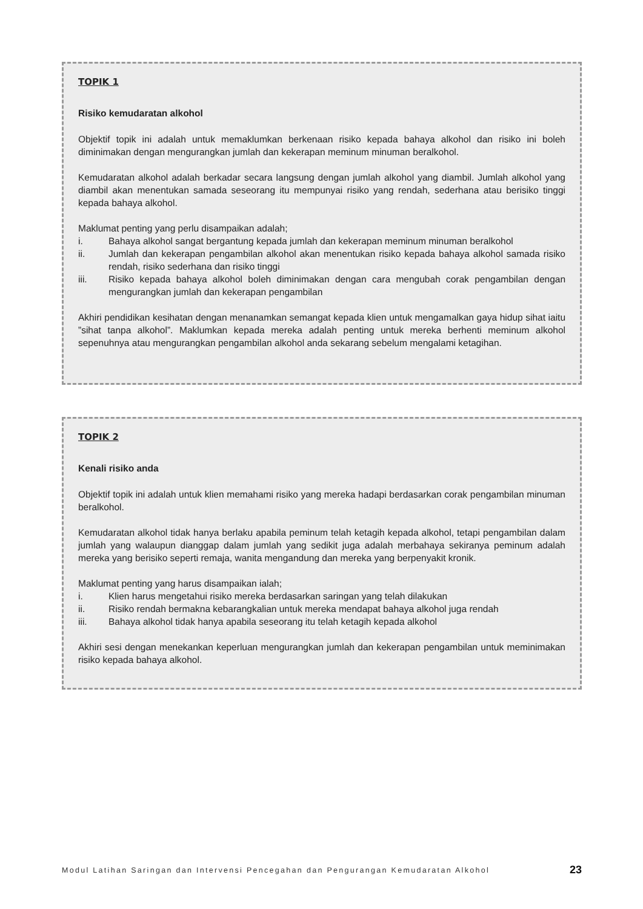TOPIK 1
Risiko kemudaratan alkohol
Objektif topik ini adalah untuk memaklumkan berkenaan risiko kepada bahaya alkohol dan risiko ini boleh diminimakan dengan mengurangkan jumlah dan kekerapan meminum minuman beralkohol.
Kemudaratan alkohol adalah berkadar secara langsung dengan jumlah alkohol yang diambil. Jumlah alkohol yang diambil akan menentukan samada seseorang itu mempunyai risiko yang rendah, sederhana atau berisiko tinggi kepada bahaya alkohol.
Maklumat penting yang perlu disampaikan adalah;
i. Bahaya alkohol sangat bergantung kepada jumlah dan kekerapan meminum minuman beralkohol
ii. Jumlah dan kekerapan pengambilan alkohol akan menentukan risiko kepada bahaya alkohol samada risiko rendah, risiko sederhana dan risiko tinggi
iii. Risiko kepada bahaya alkohol boleh diminimakan dengan cara mengubah corak pengambilan dengan mengurangkan jumlah dan kekerapan pengambilan
Akhiri pendidikan kesihatan dengan menanamkan semangat kepada klien untuk mengamalkan gaya hidup sihat iaitu ”sihat tanpa alkohol”. Maklumkan kepada mereka adalah penting untuk mereka berhenti meminum alkohol sepenuhnya atau mengurangkan pengambilan alkohol anda sekarang sebelum mengalami ketagihan.
TOPIK 2
Kenali risiko anda
Objektif topik ini adalah untuk klien memahami risiko yang mereka hadapi berdasarkan corak pengambilan minuman beralkohol.
Kemudaratan alkohol tidak hanya berlaku apabila peminum telah ketagih kepada alkohol, tetapi pengambilan dalam jumlah yang walaupun dianggap dalam jumlah yang sedikit juga adalah merbahaya sekiranya peminum adalah mereka yang berisiko seperti remaja, wanita mengandung dan mereka yang berpenyakit kronik.
Maklumat penting yang harus disampaikan ialah;
i. Klien harus mengetahui risiko mereka berdasarkan saringan yang telah dilakukan
ii. Risiko rendah bermakna kebarangkalian untuk mereka mendapat bahaya alkohol juga rendah
iii. Bahaya alkohol tidak hanya apabila seseorang itu telah ketagih kepada alkohol
Akhiri sesi dengan menekankan keperluan mengurangkan jumlah dan kekerapan pengambilan untuk meminimakan risiko kepada bahaya alkohol.
Modul Latihan Saringan dan Intervensi Pencegahan dan Pengurangan Kemudaratan Alkohol 23